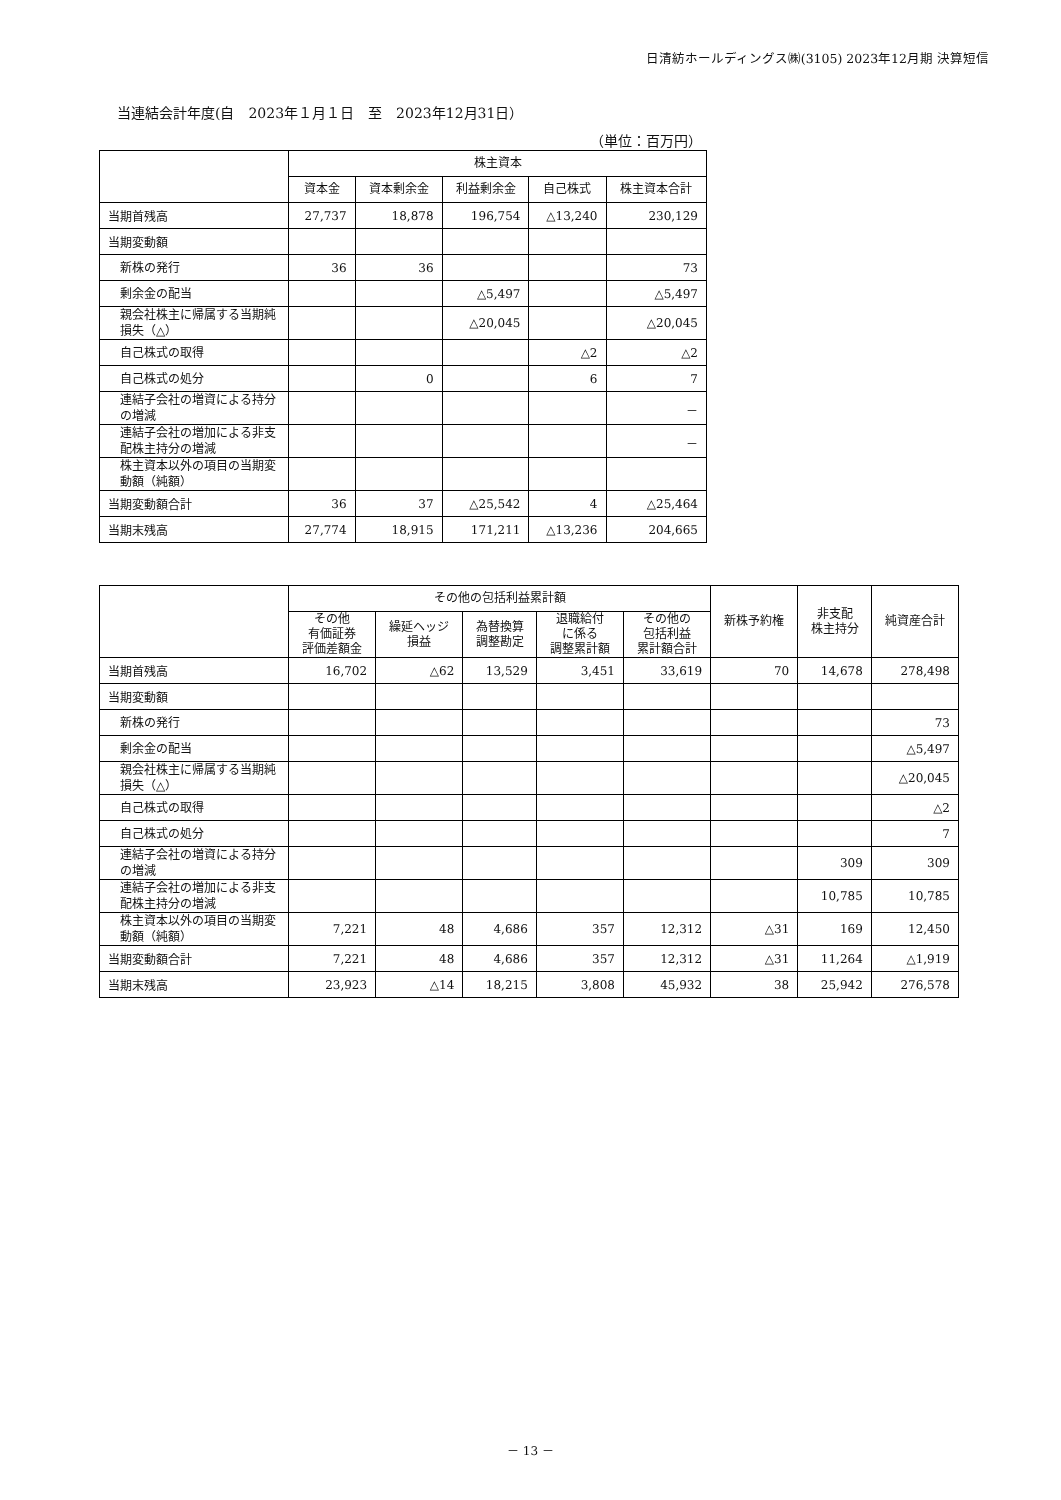日清紡ホールディングス㈱(3105) 2023年12月期 決算短信
当連結会計年度(自　2023年１月１日　至　2023年12月31日）
（単位：百万円）
| | 株主資本 | | | | |
| --- | --- | --- | --- | --- | --- |
| | 資本金 | 資本剰余金 | 利益剰余金 | 自己株式 | 株主資本合計 |
| 当期首残高 | 27,737 | 18,878 | 196,754 | △13,240 | 230,129 |
| 当期変動額 | | | | | |
| 新株の発行 | 36 | 36 | | | 73 |
| 剰余金の配当 | | | △5,497 | | △5,497 |
| 親会社株主に帰属する当期純損失（△） | | | △20,045 | | △20,045 |
| 自己株式の取得 | | | | △2 | △2 |
| 自己株式の処分 | | 0 | | 6 | 7 |
| 連結子会社の増資による持分の増減 | | | | | － |
| 連結子会社の増加による非支配株主持分の増減 | | | | | － |
| 株主資本以外の項目の当期変動額（純額） | | | | | |
| 当期変動額合計 | 36 | 37 | △25,542 | 4 | △25,464 |
| 当期末残高 | 27,774 | 18,915 | 171,211 | △13,236 | 204,665 |
| | その他の包括利益累計額 | | | | | 新株予約権 | 非支配 株主持分 | 純資産合計 |
| --- | --- | --- | --- | --- | --- | --- | --- | --- |
| | その他 有価証券 評価差額金 | 繰延ヘッジ 損益 | 為替換算 調整勘定 | 退職給付 に係る 調整累計額 | その他の 包括利益 累計額合計 | | | |
| 当期首残高 | 16,702 | △62 | 13,529 | 3,451 | 33,619 | 70 | 14,678 | 278,498 |
| 当期変動額 | | | | | | | | |
| 新株の発行 | | | | | | | | 73 |
| 剰余金の配当 | | | | | | | | △5,497 |
| 親会社株主に帰属する当期純損失（△） | | | | | | | | △20,045 |
| 自己株式の取得 | | | | | | | | △2 |
| 自己株式の処分 | | | | | | | | 7 |
| 連結子会社の増資による持分の増減 | | | | | | | 309 | 309 |
| 連結子会社の増加による非支配株主持分の増減 | | | | | | | 10,785 | 10,785 |
| 株主資本以外の項目の当期変動額（純額） | 7,221 | 48 | 4,686 | 357 | 12,312 | △31 | 169 | 12,450 |
| 当期変動額合計 | 7,221 | 48 | 4,686 | 357 | 12,312 | △31 | 11,264 | △1,919 |
| 当期末残高 | 23,923 | △14 | 18,215 | 3,808 | 45,932 | 38 | 25,942 | 276,578 |
－ 13 －